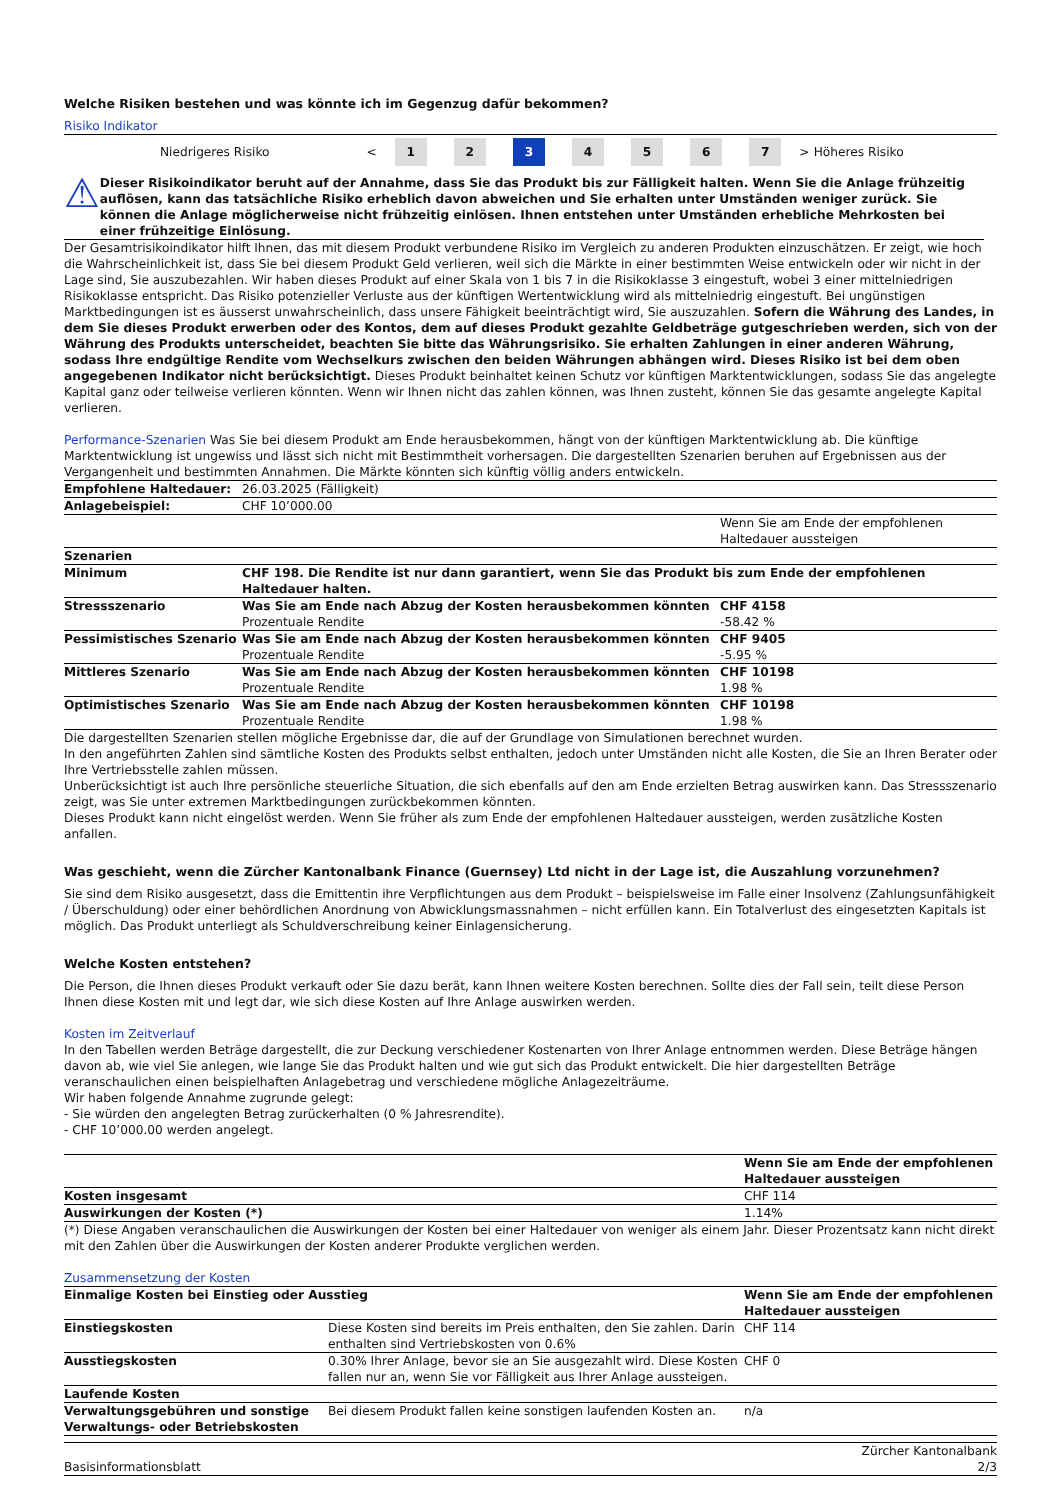Welche Risiken bestehen und was könnte ich im Gegenzug dafür bekommen?
Risiko Indikator
| Niedrigeres Risiko | < | 1 | 2 | 3 | 4 | 5 | 6 | 7 | > | Höheres Risiko |
⚠
Dieser Risikoindikator beruht auf der Annahme, dass Sie das Produkt bis zur Fälligkeit halten. Wenn Sie die Anlage frühzeitig auflösen, kann das tatsächliche Risiko erheblich davon abweichen und Sie erhalten unter Umständen weniger zurück. Sie können die Anlage möglicherweise nicht frühzeitig einlösen. Ihnen entstehen unter Umständen erhebliche Mehrkosten bei einer frühzeitige Einlösung.
Der Gesamtrisikoindikator hilft Ihnen, das mit diesem Produkt verbundene Risiko im Vergleich zu anderen Produkten einzuschätzen. Er zeigt, wie hoch die Wahrscheinlichkeit ist, dass Sie bei diesem Produkt Geld verlieren, weil sich die Märkte in einer bestimmten Weise entwickeln oder wir nicht in der Lage sind, Sie auszubezahlen. Wir haben dieses Produkt auf einer Skala von 1 bis 7 in die Risikoklasse 3 eingestuft, wobei 3 einer mittelniedrigen Risikoklasse entspricht. Das Risiko potenzieller Verluste aus der künftigen Wertentwicklung wird als mittelniedrig eingestuft. Bei ungünstigen Marktbedingungen ist es äusserst unwahrscheinlich, dass unsere Fähigkeit beeinträchtigt wird, Sie auszuzahlen. Sofern die Währung des Landes, in dem Sie dieses Produkt erwerben oder des Kontos, dem auf dieses Produkt gezahlte Geldbeträge gutgeschrieben werden, sich von der Währung des Produkts unterscheidet, beachten Sie bitte das Währungsrisiko. Sie erhalten Zahlungen in einer anderen Währung, sodass Ihre endgültige Rendite vom Wechselkurs zwischen den beiden Währungen abhängen wird. Dieses Risiko ist bei dem oben angegebenen Indikator nicht berücksichtigt. Dieses Produkt beinhaltet keinen Schutz vor künftigen Marktentwicklungen, sodass Sie das angelegte Kapital ganz oder teilweise verlieren könnten. Wenn wir Ihnen nicht das zahlen können, was Ihnen zusteht, können Sie das gesamte angelegte Kapital verlieren.
Performance-Szenarien Was Sie bei diesem Produkt am Ende herausbekommen, hängt von der künftigen Marktentwicklung ab. Die künftige Marktentwicklung ist ungewiss und lässt sich nicht mit Bestimmtheit vorhersagen. Die dargestellten Szenarien beruhen auf Ergebnissen aus der Vergangenheit und bestimmten Annahmen. Die Märkte könnten sich künftig völlig anders entwickeln.
| Empfohlene Haltedauer: | 26.03.2025 (Fälligkeit) | |
| Anlagebeispiel: | CHF 10’000.00 | |
| | | Wenn Sie am Ende der empfohlenen Haltedauer aussteigen |
| Szenarien | | |
| Minimum | CHF 198. Die Rendite ist nur dann garantiert, wenn Sie das Produkt bis zum Ende der empfohlenen Haltedauer halten. | |
| Stressszenario | Was Sie am Ende nach Abzug der Kosten herausbekommen könnten Prozentuale Rendite | CHF 4158 -58.42 % |
| Pessimistisches Szenario | Was Sie am Ende nach Abzug der Kosten herausbekommen könnten Prozentuale Rendite | CHF 9405 -5.95 % |
| Mittleres Szenario | Was Sie am Ende nach Abzug der Kosten herausbekommen könnten Prozentuale Rendite | CHF 10198 1.98 % |
| Optimistisches Szenario | Was Sie am Ende nach Abzug der Kosten herausbekommen könnten Prozentuale Rendite | CHF 10198 1.98 % |
Die dargestellten Szenarien stellen mögliche Ergebnisse dar, die auf der Grundlage von Simulationen berechnet wurden.
In den angeführten Zahlen sind sämtliche Kosten des Produkts selbst enthalten, jedoch unter Umständen nicht alle Kosten, die Sie an Ihren Berater oder Ihre Vertriebsstelle zahlen müssen.
Unberücksichtigt ist auch Ihre persönliche steuerliche Situation, die sich ebenfalls auf den am Ende erzielten Betrag auswirken kann. Das Stressszenario zeigt, was Sie unter extremen Marktbedingungen zurückbekommen könnten.
Dieses Produkt kann nicht eingelöst werden. Wenn Sie früher als zum Ende der empfohlenen Haltedauer aussteigen, werden zusätzliche Kosten anfallen.
Was geschieht, wenn die Zürcher Kantonalbank Finance (Guernsey) Ltd nicht in der Lage ist, die Auszahlung vorzunehmen?
Sie sind dem Risiko ausgesetzt, dass die Emittentin ihre Verpflichtungen aus dem Produkt – beispielsweise im Falle einer Insolvenz (Zahlungsunfähigkeit / Überschuldung) oder einer behördlichen Anordnung von Abwicklungsmassnahmen – nicht erfüllen kann. Ein Totalverlust des eingesetzten Kapitals ist möglich. Das Produkt unterliegt als Schuldverschreibung keiner Einlagensicherung.
Welche Kosten entstehen?
Die Person, die Ihnen dieses Produkt verkauft oder Sie dazu berät, kann Ihnen weitere Kosten berechnen. Sollte dies der Fall sein, teilt diese Person Ihnen diese Kosten mit und legt dar, wie sich diese Kosten auf Ihre Anlage auswirken werden.
Kosten im Zeitverlauf
In den Tabellen werden Beträge dargestellt, die zur Deckung verschiedener Kostenarten von Ihrer Anlage entnommen werden. Diese Beträge hängen davon ab, wie viel Sie anlegen, wie lange Sie das Produkt halten und wie gut sich das Produkt entwickelt. Die hier dargestellten Beträge veranschaulichen einen beispielhaften Anlagebetrag und verschiedene mögliche Anlagezeiträume.
Wir haben folgende Annahme zugrunde gelegt:
- Sie würden den angelegten Betrag zurückerhalten (0 % Jahresrendite).
- CHF 10’000.00 werden angelegt.
| | Wenn Sie am Ende der empfohlenen Haltedauer aussteigen |
| Kosten insgesamt | CHF 114 |
| Auswirkungen der Kosten (*) | 1.14% |
(*) Diese Angaben veranschaulichen die Auswirkungen der Kosten bei einer Haltedauer von weniger als einem Jahr. Dieser Prozentsatz kann nicht direkt mit den Zahlen über die Auswirkungen der Kosten anderer Produkte verglichen werden.
Zusammensetzung der Kosten
| Einmalige Kosten bei Einstieg oder Ausstieg | | Wenn Sie am Ende der empfohlenen Haltedauer aussteigen |
| Einstiegskosten | Diese Kosten sind bereits im Preis enthalten, den Sie zahlen. Darin enthalten sind Vertriebskosten von 0.6% | CHF 114 |
| Ausstiegskosten | 0.30% Ihrer Anlage, bevor sie an Sie ausgezahlt wird. Diese Kosten fallen nur an, wenn Sie vor Fälligkeit aus Ihrer Anlage aussteigen. | CHF 0 |
| Laufende Kosten | | |
| Verwaltungsgebühren und sonstige Verwaltungs- oder Betriebskosten | Bei diesem Produkt fallen keine sonstigen laufenden Kosten an. | n/a |
Basisinformationsblatt Zürcher Kantonalbank
2/3